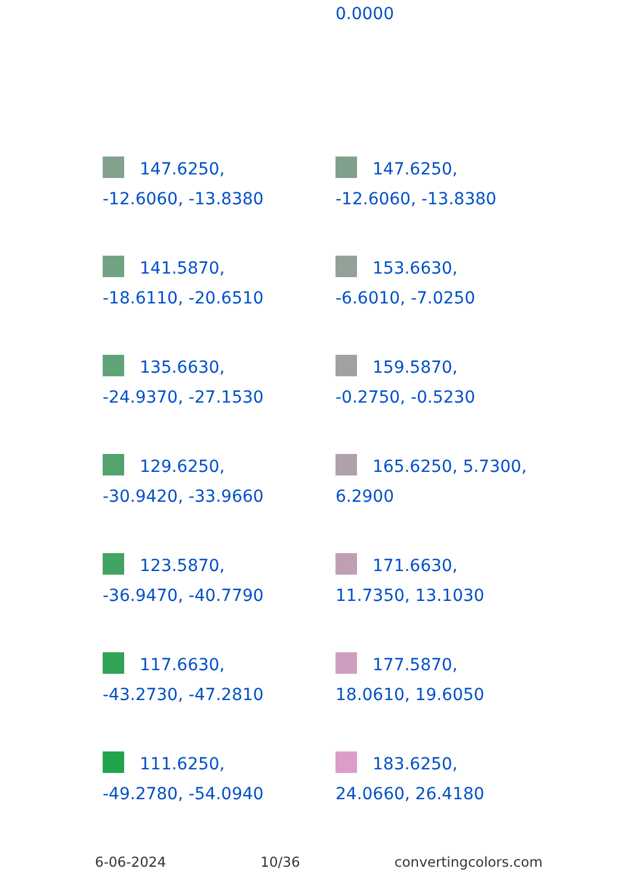0.0000
147.6250, -12.6060, -13.8380
147.6250, -12.6060, -13.8380
141.5870, -18.6110, -20.6510
153.6630, -6.6010, -7.0250
135.6630, -24.9370, -27.1530
159.5870, -0.2750, -0.5230
129.6250, -30.9420, -33.9660
165.6250, 5.7300, 6.2900
123.5870, -36.9470, -40.7790
171.6630, 11.7350, 13.1030
117.6630, -43.2730, -47.2810
177.5870, 18.0610, 19.6050
111.6250, -49.2780, -54.0940
183.6250, 24.0660, 26.4180
6-06-2024 10/36 convertingcolors.com